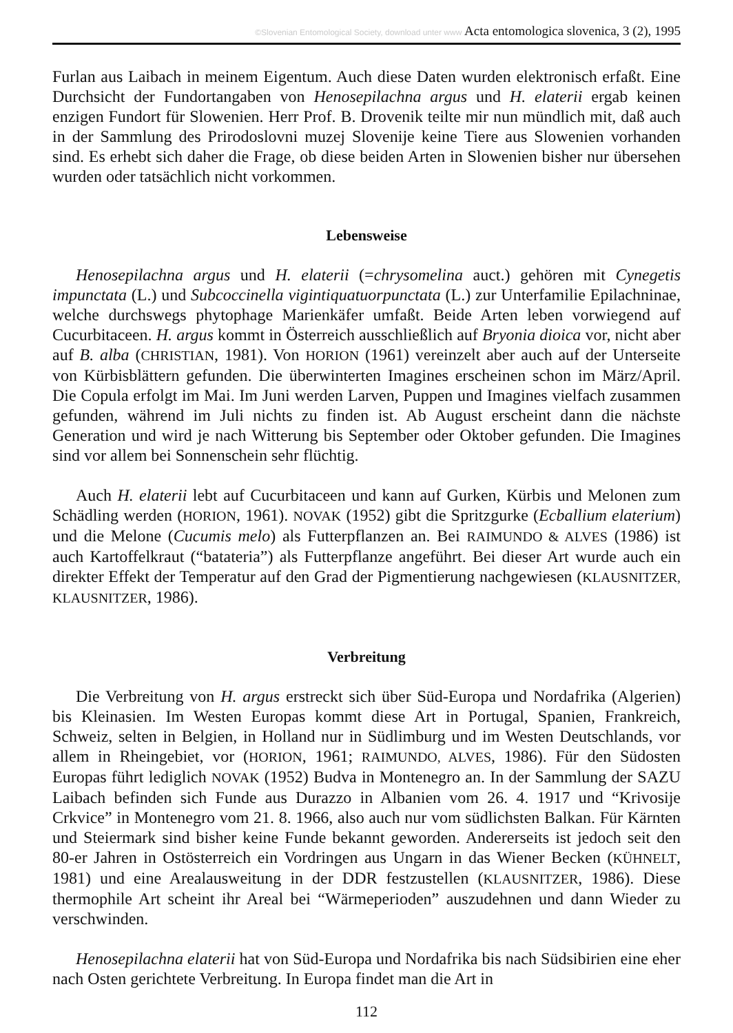©Slovenian Entomological Society, download unter www Acta entomologica slovenica, 3 (2), 1995
Furlan aus Laibach in meinem Eigentum. Auch diese Daten wurden elektronisch erfaßt. Eine Durchsicht der Fundortangaben von Henosepilachna argus und H. elaterii ergab keinen enzigen Fundort für Slowenien. Herr Prof. B. Drovenik teilte mir nun mündlich mit, daß auch in der Sammlung des Prirodoslovni muzej Slovenije keine Tiere aus Slowenien vorhanden sind. Es erhebt sich daher die Frage, ob diese beiden Arten in Slowenien bisher nur übersehen wurden oder tatsächlich nicht vorkommen.
Lebensweise
Henosepilachna argus und H. elaterii (=chrysomelina auct.) gehören mit Cynegetis impunctata (L.) und Subcoccinella vigintiquatuorpunctata (L.) zur Unterfamilie Epilachninae, welche durchswegs phytophage Marienkäfer umfaßt. Beide Arten leben vorwiegend auf Cucurbitaceen. H. argus kommt in Österreich ausschließlich auf Bryonia dioica vor, nicht aber auf B. alba (CHRISTIAN, 1981). Von HORION (1961) vereinzelt aber auch auf der Unterseite von Kürbisblättern gefunden. Die überwinterten Imagines erscheinen schon im März/April. Die Copula erfolgt im Mai. Im Juni werden Larven, Puppen und Imagines vielfach zusammen gefunden, während im Juli nichts zu finden ist. Ab August erscheint dann die nächste Generation und wird je nach Witterung bis September oder Oktober gefunden. Die Imagines sind vor allem bei Sonnenschein sehr flüchtig.
Auch H. elaterii lebt auf Cucurbitaceen und kann auf Gurken, Kürbis und Melonen zum Schädling werden (HORION, 1961). NOVAK (1952) gibt die Spritzgurke (Ecballium elaterium) und die Melone (Cucumis melo) als Futterpflanzen an. Bei RAIMUNDO & ALVES (1986) ist auch Kartoffelkraut (“batateria”) als Futterpflanze angeführt. Bei dieser Art wurde auch ein direkter Effekt der Temperatur auf den Grad der Pigmentierung nachgewiesen (KLAUSNITZER, KLAUSNITZER, 1986).
Verbreitung
Die Verbreitung von H. argus erstreckt sich über Süd-Europa und Nordafrika (Algerien) bis Kleinasien. Im Westen Europas kommt diese Art in Portugal, Spanien, Frankreich, Schweiz, selten in Belgien, in Holland nur in Südlimburg und im Westen Deutschlands, vor allem in Rheingebiet, vor (HORION, 1961; RAIMUNDO, ALVES, 1986). Für den Südosten Europas führt lediglich NOVAK (1952) Budva in Montenegro an. In der Sammlung der SAZU Laibach befinden sich Funde aus Durazzo in Albanien vom 26. 4. 1917 und “Krivosije Crkvice” in Montenegro vom 21. 8. 1966, also auch nur vom südlichsten Balkan. Für Kärnten und Steiermark sind bisher keine Funde bekannt geworden. Andererseits ist jedoch seit den 80-er Jahren in Ostösterreich ein Vordringen aus Ungarn in das Wiener Becken (KÜHNELT, 1981) und eine Arealausweitung in der DDR festzustellen (KLAUSNITZER, 1986). Diese thermophile Art scheint ihr Areal bei “Wärmeperioden” auszudehnen und dann Wieder zu verschwinden.
Henosepilachna elaterii hat von Süd-Europa und Nordafrika bis nach Südsibirien eine eher nach Osten gerichtete Verbreitung. In Europa findet man die Art in
112